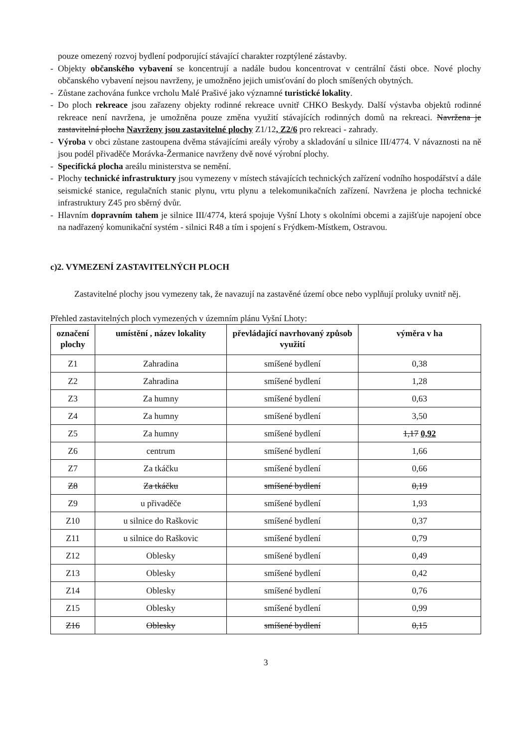pouze omezený rozvoj bydlení podporující stávající charakter rozptýlené zástavby.
- Objekty občanského vybavení se koncentrují a nadále budou koncentrovat v centrální části obce. Nové plochy občanského vybavení nejsou navrženy, je umožněno jejich umisťování do ploch smíšených obytných.
- Zůstane zachována funkce vrcholu Malé Prašivé jako významné turistické lokality.
- Do ploch rekreace jsou zařazeny objekty rodinné rekreace uvnitř CHKO Beskydy. Další výstavba objektů rodinné rekreace není navržena, je umožněna pouze změna využití stávajících rodinných domů na rekreaci. Navržena je zastavitelná plocha Navrženy jsou zastavitelné plochy Z1/12, Z2/6 pro rekreaci - zahrady.
- Výroba v obci zůstane zastoupena dvěma stávajícími areály výroby a skladování u silnice III/4774. V návaznosti na ně jsou podél přivaděče Morávka-Žermanice navrženy dvě nové výrobní plochy.
- Specifická plocha areálu ministerstva se nemění.
- Plochy technické infrastruktury jsou vymezeny v místech stávajících technických zařízení vodního hospodářství a dále seismické stanice, regulačních stanic plynu, vrtu plynu a telekomunikačních zařízení. Navržena je plocha technické infrastruktury Z45 pro sběrný dvůr.
- Hlavním dopravním tahem je silnice III/4774, která spojuje Vyšní Lhoty s okolními obcemi a zajišťuje napojení obce na nadřazený komunikační systém - silnici R48 a tím i spojení s Frýdkem-Místkem, Ostravou.
c)2. VYMEZENÍ ZASTAVITELNÝCH PLOCH
Zastavitelné plochy jsou vymezeny tak, že navazují na zastavěné území obce nebo vyplňují proluky uvnitř něj.
Přehled zastavitelných ploch vymezených v územním plánu Vyšní Lhoty:
| označení plochy | umístění , název lokality | převládající navrhovaný způsob využití | výměra v ha |
| --- | --- | --- | --- |
| Z1 | Zahradina | smíšené bydlení | 0,38 |
| Z2 | Zahradina | smíšené bydlení | 1,28 |
| Z3 | Za humny | smíšené bydlení | 0,63 |
| Z4 | Za humny | smíšené bydlení | 3,50 |
| Z5 | Za humny | smíšené bydlení | 1,17 0,92 |
| Z6 | centrum | smíšené bydlení | 1,66 |
| Z7 | Za tkáčku | smíšené bydlení | 0,66 |
| Z8 | Za tkáčku | smíšené bydlení | 0,19 |
| Z9 | u přivaděče | smíšené bydlení | 1,93 |
| Z10 | u silnice do Raškovic | smíšené bydlení | 0,37 |
| Z11 | u silnice do Raškovic | smíšené bydlení | 0,79 |
| Z12 | Oblesky | smíšené bydlení | 0,49 |
| Z13 | Oblesky | smíšené bydlení | 0,42 |
| Z14 | Oblesky | smíšené bydlení | 0,76 |
| Z15 | Oblesky | smíšené bydlení | 0,99 |
| Z16 | Oblesky | smíšené bydlení | 0,15 |
3